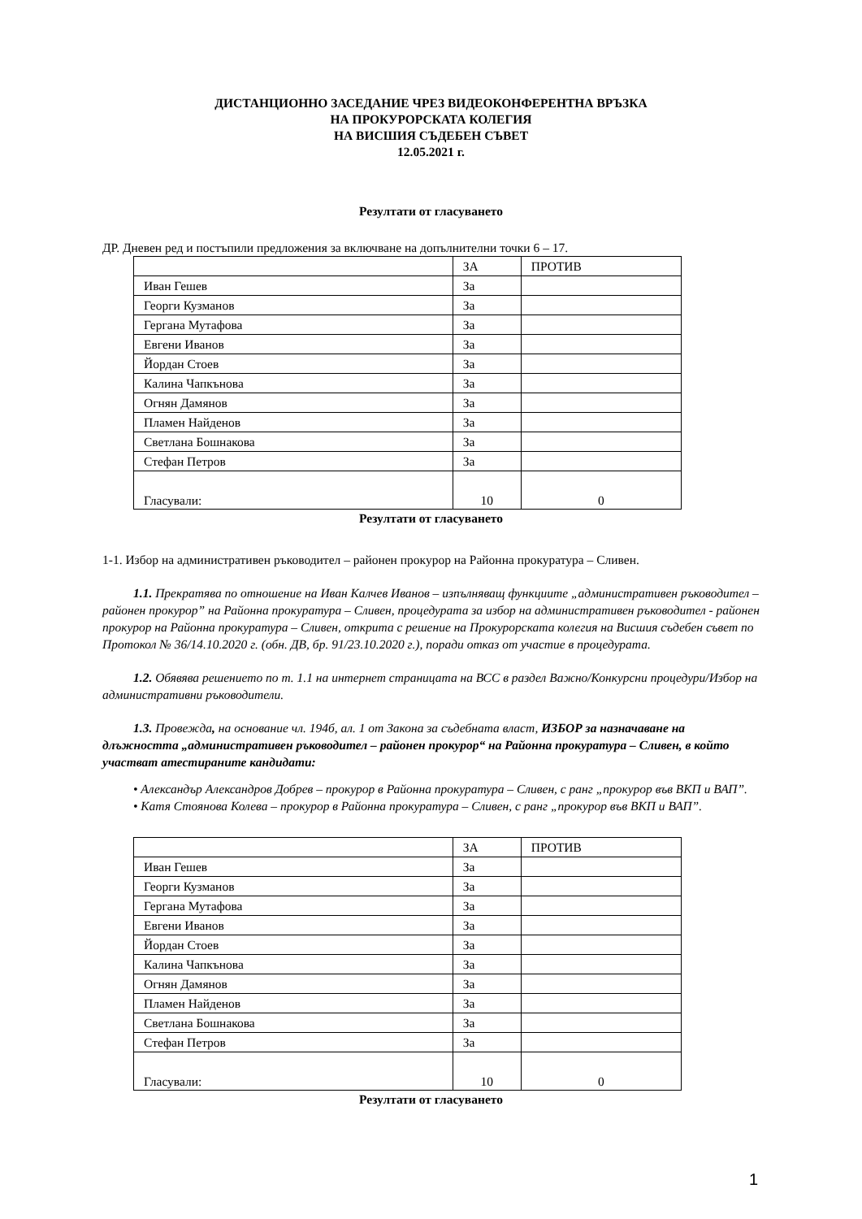ДИСТАНЦИОННО ЗАСЕДАНИЕ ЧРЕЗ ВИДЕОКОНФЕРЕНТНА ВРЪЗКА
НА ПРОКУРОРСКАТА КОЛЕГИЯ
НА ВИСШИЯ СЪДЕБЕН СЪВЕТ
12.05.2021 г.
Резултати от гласуването
ДР. Дневен ред и постъпили предложения за включване на допълнителни точки 6 – 17.
| | ЗА | ПРОТИВ |
| Иван Гешев | За | |
| Георги Кузманов | За | |
| Гергана Мутафова | За | |
| Евгени Иванов | За | |
| Йордан Стоев | За | |
| Калина Чапкънова | За | |
| Огнян Дамянов | За | |
| Пламен Найденов | За | |
| Светлана Бошнакова | За | |
| Стефан Петров | За | |
| Гласували: | 10 | 0 |
Резултати от гласуването
1-1. Избор на административен ръководител – районен прокурор на Районна прокуратура – Сливен.
1.1. Прекратява по отношение на Иван Калчев Иванов – изпълняващ функциите „административен ръководител – районен прокурор” на Районна прокуратура – Сливен, процедурата за избор на административен ръководител - районен прокурор на Районна прокуратура – Сливен, открита с решение на Прокурорската колегия на Висшия съдебен съвет по Протокол № 36/14.10.2020 г. (обн. ДВ, бр. 91/23.10.2020 г.), поради отказ от участие в процедурата.
1.2. Обявява решението по т. 1.1 на интернет страницата на ВСС в раздел Важно/Конкурсни процедури/Избор на административни ръководители.
1.3. Провежда, на основание чл. 194б, ал. 1 от Закона за съдебната власт, ИЗБОР за назначаване на длъжността „административен ръководител – районен прокурор“ на Районна прокуратура – Сливен, в който участват атестираните кандидати:
• Александър Александров Добрев – прокурор в Районна прокуратура – Сливен, с ранг „прокурор във ВКП и ВАП”.
• Катя Стоянова Колева – прокурор в Районна прокуратура – Сливен, с ранг „прокурор във ВКП и ВАП”.
| | ЗА | ПРОТИВ |
| Иван Гешев | За | |
| Георги Кузманов | За | |
| Гергана Мутафова | За | |
| Евгени Иванов | За | |
| Йордан Стоев | За | |
| Калина Чапкънова | За | |
| Огнян Дамянов | За | |
| Пламен Найденов | За | |
| Светлана Бошнакова | За | |
| Стефан Петров | За | |
| Гласували: | 10 | 0 |
Резултати от гласуването
1